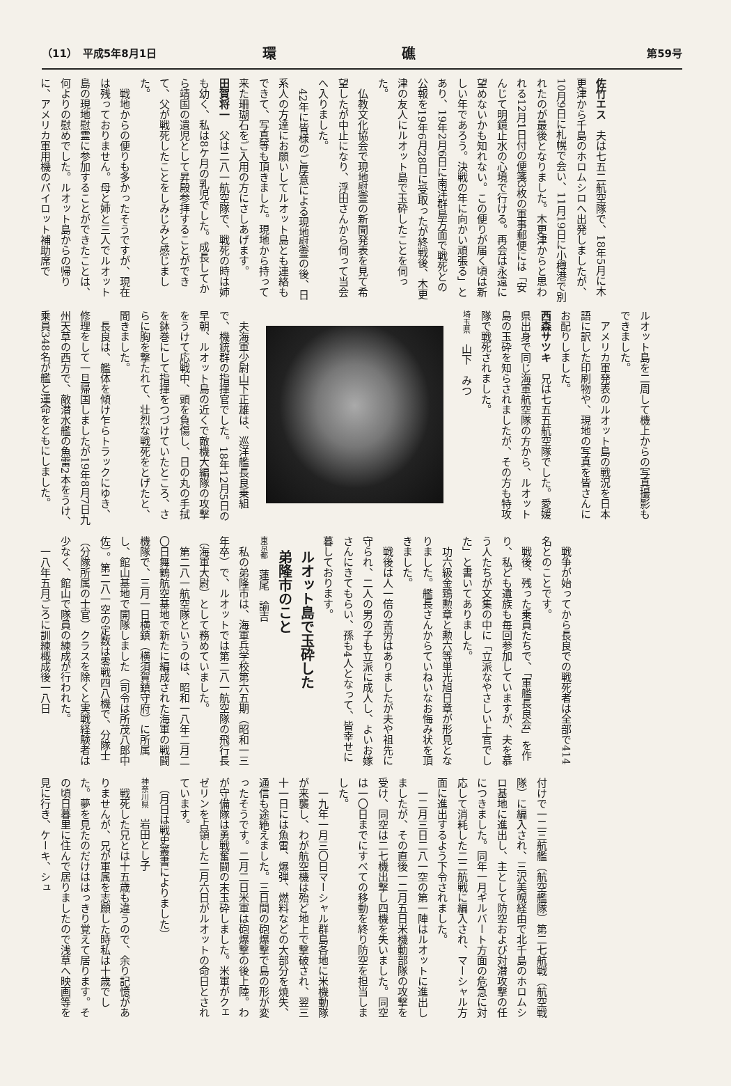（11）　平成5年8月1日 環礁 第59号
佐竹エス　夫は七五二航空隊で、18年5月に木更津から千島のホロムシロへ出発しましたが、10月9日に札幌で会い、11月19日に小樽港で別れたのが最後となりました。木更津からと思われる12月1日付の便箋3枚の軍事郵便には「安んじて明鏡止水の心境で行ける。再会は永遠に望めないかも知れない。この便りが届く頃は新しい年であろう。決戦の年に向かい頑張る」とあり、19年2月6日に南洋群島方面で戦死との公報を19年6月28日に受取ったが終戦後、木更津の友人にルオット島で玉砕したことを伺った。
　仏教文化協会で現地慰霊の新聞発表を見て希望したが中止になり、浮田さんから伺って当会へ入りました。
　42年に皆様のご厚意による現地慰霊の後、日系人の方達にお願いしてルオット島とも連絡もできて、写真等も頂きました。現地から持って来た珊瑚石をご入用の方にさしあげます。
田賀将一　父は二八一航空隊で、戦死の時は姉も幼く、私は8ケ月の乳児でした。成長してから靖国の遺児として昇殿参拝することができて、父が戦死したことをしみじみと感じました。
　戦地からの便りも多かったそうですが、現在は残っておりません。母と姉と三人でルオット島の現地慰霊に参加することができたことは、何よりの慰めでした。ルオット島からの帰りに、アメリカ軍用機のパイロット補助席で
ルオット島を二周して機上からの写真撮影もできました。
　アメリカ軍発表のルオット島の戦況を日本語に訳した印刷物や、現地の写真を皆さんにお配りしました。
西森サツキ　兄は七五五航空隊でした。愛媛県出身で同じ海軍航空隊の方から、ルオット島の玉砕を知らされましたが、その方も特攻隊で戦死されました。
埼玉県　山下　みつ
　夫海軍少尉山下正雄は、巡洋艦長良乗組で、機銃群の指揮官でした。18年12月5日の早朝、ルオット島の近くで敵機大編隊の攻撃をうけて応戦中、頭を負傷し、日の丸の手拭を鉢巻にして指揮をつづけていたところ、さらに胸を撃たれて、壮烈な戦死をとげたと、聞きました。
　長良は、艦体を傾け乍らトラックにゆき、修理をして一旦帰国しましたが19年8月7日九州天草の西方で、敵潜水艦の魚雷2本をうけ、乗員348名が艦と運命をともにしました。
　戦争が始ってから長良での戦死者は全部で414名とのことです。
　戦後、残った乗員たちで、「軍艦長良会」を作り、私ども遺族も毎回参加していますが、夫を慕う人たちが文集の中に「立派なやさしい上官でした」と書いてありました。
　功六級金鵄勲章と勲六等単光旭日章が形見となりました。艦長さんからていねいなお悔み状を頂きました。
　戦後は人一倍の苦労はありましたが夫や祖先に守られ、二人の男の子も立派に成人し、よいお嫁さんにきてもらい、孫も4人となって、皆幸せに暮しております。
ルオット島で玉砕した
弟隆市のこと
東京都　蓮尾　諭吉
　私の弟隆市は、海軍兵学校第六五期（昭和一三年卒）で、ルオットでは第二八一航空隊の飛行長（海軍大尉）として務めていました。
　第二八一航空隊というのは、昭和一八年二月二〇日舞鶴航空基地で新たに編成された海軍の戦闘機隊で、三月一日横鎮（横須賀鎮守府）に所属し、館山基地で開隊しました（司令は所茂八郎中佐）。第二八一空の定数は零戦四八機で、分隊士（分隊所属の士官）クラスを除くと実戦経験者は少なく、館山で隊員の練成が行われた。
　一八年五月ごろに訓練概成後一八日
付けで一二三航艦（航空艦隊）第二七航戦（航空戦隊）に編入され、三沢美幌経由で北千島のホロムシロ基地に進出し、主として防空および対潜攻撃の任につきました。同年一月ギルバート方面の危急に対応して消耗した二二航戦に編入され、マーシャル方面に進出するよう下令されました。
　一二月三日二八一空の第一陣はルオットに進出しましたが、その直後一二月五日米機動部隊の攻撃を受け、同空は二七機出撃し四機を失いました。同空は一〇日までにすべての移動を終り防空を担当しました。
　一九年一月三〇日マーシャル群島各地に米機動隊が来襲し、わが航空機は殆ど地上で撃破され、翌三十一日には魚雷、爆弾、燃料などの大部分を焼失、通信も途絶えました。三日間の砲爆撃で島の形が変ったそうです。二月二日米軍は砲爆撃の後上陸。わが守備隊は勇戦奮闘の末玉砕しました。米軍がクェゼリンを占領した二月六日がルオットの命日とされています。
　（月日は戦史叢書によりました）
神奈川県　岩田とし子
　戦死した兄とは十五歳も違うので、余り記憶がありませんが、兄が軍属を志願した時私は十歳でした。夢を見たのだけははっきり覚えて居ります。その頃日暮里に住んで居りましたので浅草へ映画等を見に行き、ケーキ、シュ